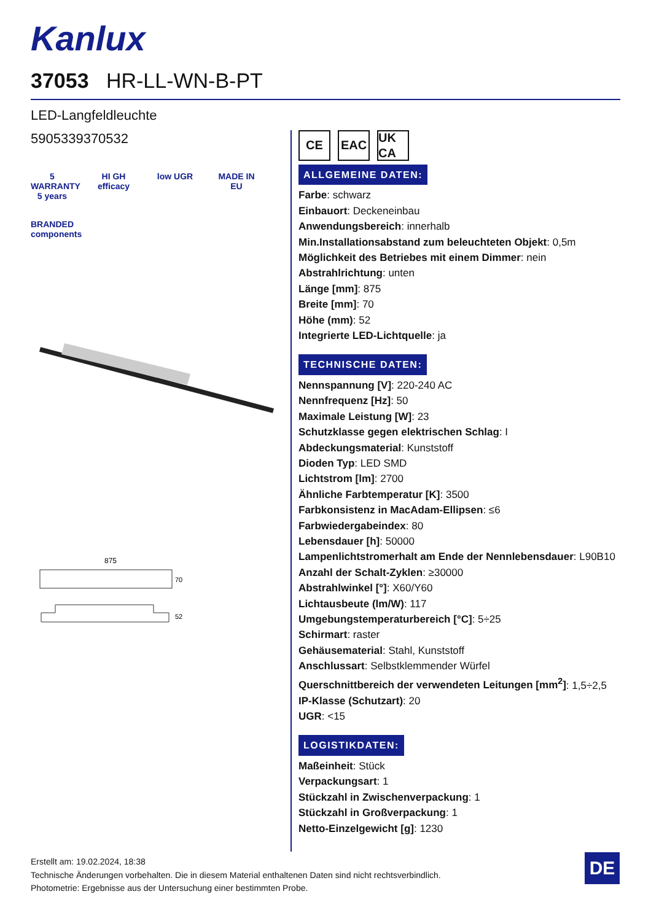Kanlux
37053 HR-LL-WN-B-PT
LED-Langfeldleuchte
5905339370532
5 WARRANTY 5 years
HI GH efficacy
low UGR
MADE IN EU
BRANDED components
875
70
52
CE EAC UK CA
ALLGEMEINE DATEN:
Farbe: schwarz
Einbauort: Deckeneinbau
Anwendungsbereich: innerhalb
Min.Installationsabstand zum beleuchteten Objekt: 0,5m
Möglichkeit des Betriebes mit einem Dimmer: nein
Abstrahlrichtung: unten
Länge [mm]: 875
Breite [mm]: 70
Höhe (mm): 52
Integrierte LED-Lichtquelle: ja
TECHNISCHE DATEN:
Nennspannung [V]: 220-240 AC
Nennfrequenz [Hz]: 50
Maximale Leistung [W]: 23
Schutzklasse gegen elektrischen Schlag: I
Abdeckungsmaterial: Kunststoff
Dioden Typ: LED SMD
Lichtstrom [lm]: 2700
Ähnliche Farbtemperatur [K]: 3500
Farbkonsistenz in MacAdam-Ellipsen: ≤6
Farbwiedergabeindex: 80
Lebensdauer [h]: 50000
Lampenlichtstromerhalt am Ende der Nennlebensdauer: L90B10
Anzahl der Schalt-Zyklen: ≥30000
Abstrahlwinkel [°]: X60/Y60
Lichtausbeute (lm/W): 117
Umgebungstemperaturbereich [°C]: 5÷25
Schirmart: raster
Gehäusematerial: Stahl, Kunststoff
Anschlussart: Selbstklemmender Würfel
Querschnittbereich der verwendeten Leitungen [mm<sup>2</sup>]: 1,5÷2,5
IP-Klasse (Schutzart): 20
UGR: <15
LOGISTIKDATEN:
Maßeinheit: Stück
Verpackungsart: 1
Stückzahl in Zwischenverpackung: 1
Stückzahl in Großverpackung: 1
Netto-Einzelgewicht [g]: 1230
Erstellt am: 19.02.2024, 18:38
Technische Änderungen vorbehalten. Die in diesem Material enthaltenen Daten sind nicht rechtsverbindlich.
Photometrie: Ergebnisse aus der Untersuchung einer bestimmten Probe.
DE